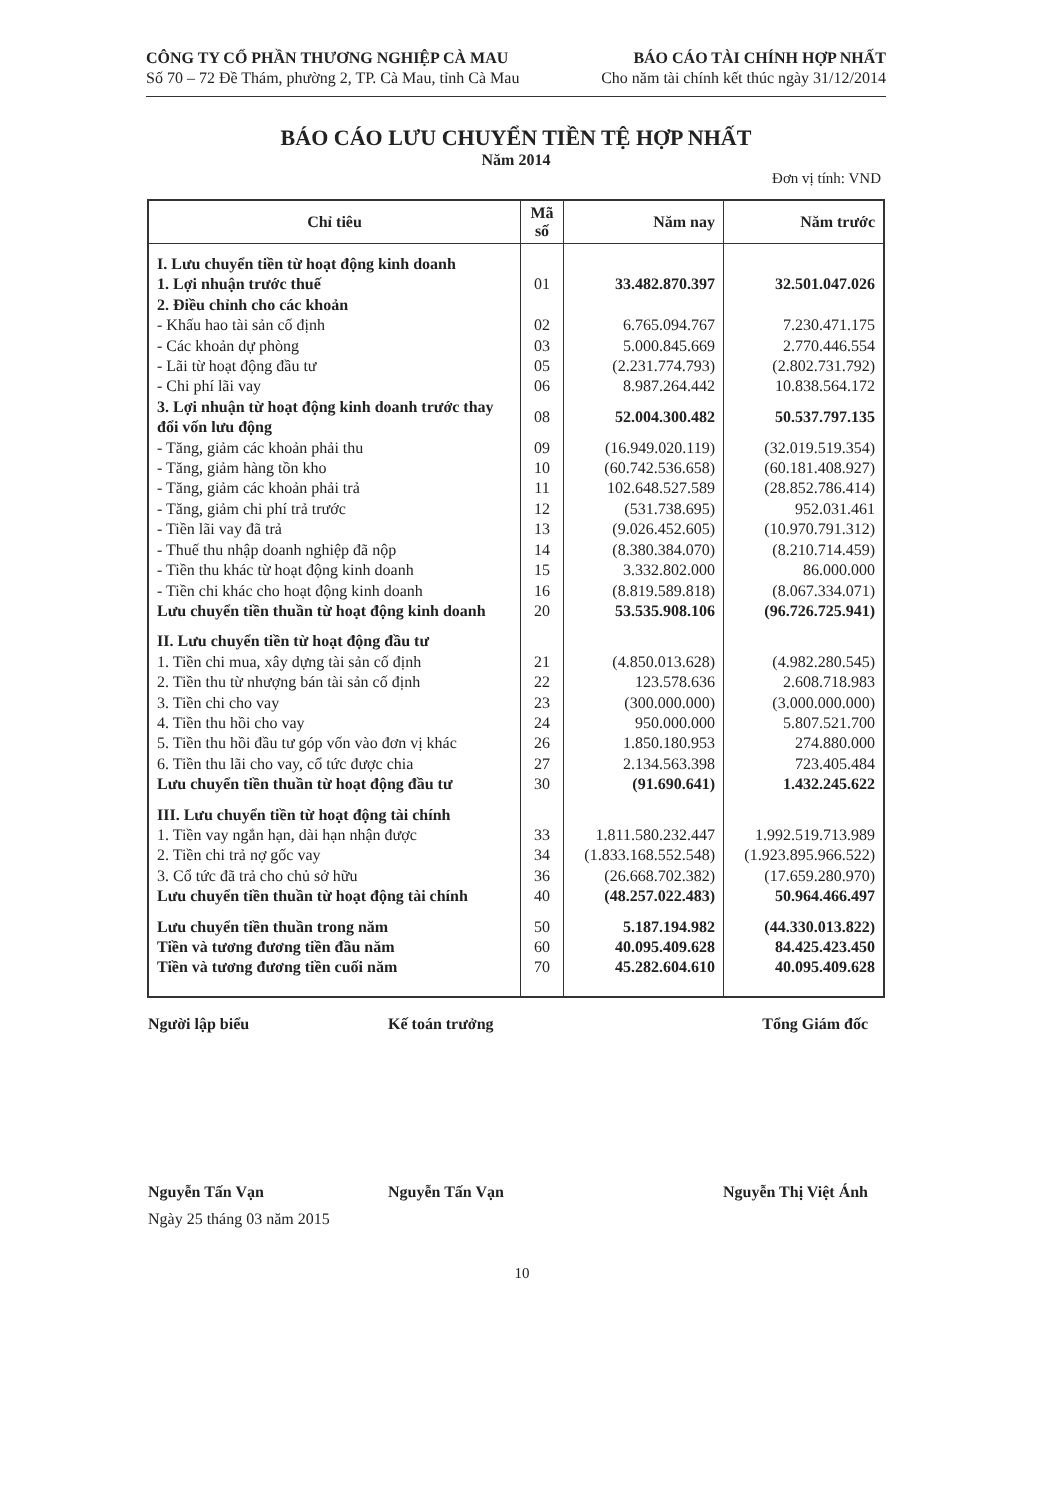CÔNG TY CỔ PHẦN THƯƠNG NGHIỆP CÀ MAU
Số 70 – 72 Đề Thám, phường 2, TP. Cà Mau, tỉnh Cà Mau
BÁO CÁO TÀI CHÍNH HỢP NHẤT
Cho năm tài chính kết thúc ngày 31/12/2014
BÁO CÁO LƯU CHUYỂN TIỀN TỆ HỢP NHẤT
Năm 2014
Đơn vị tính: VND
| Chỉ tiêu | Mã số | Năm nay | Năm trước |
| --- | --- | --- | --- |
| I. Lưu chuyển tiền từ hoạt động kinh doanh | | | |
| 1. Lợi nhuận trước thuế | 01 | 33.482.870.397 | 32.501.047.026 |
| 2. Điều chỉnh cho các khoản | | | |
| - Khấu hao tài sản cố định | 02 | 6.765.094.767 | 7.230.471.175 |
| - Các khoản dự phòng | 03 | 5.000.845.669 | 2.770.446.554 |
| - Lãi từ hoạt động đầu tư | 05 | (2.231.774.793) | (2.802.731.792) |
| - Chi phí lãi vay | 06 | 8.987.264.442 | 10.838.564.172 |
| 3. Lợi nhuận từ hoạt động kinh doanh trước thay đổi vốn lưu động | 08 | 52.004.300.482 | 50.537.797.135 |
| - Tăng, giảm các khoản phải thu | 09 | (16.949.020.119) | (32.019.519.354) |
| - Tăng, giảm hàng tồn kho | 10 | (60.742.536.658) | (60.181.408.927) |
| - Tăng, giảm các khoản phải trả | 11 | 102.648.527.589 | (28.852.786.414) |
| - Tăng, giảm chi phí trả trước | 12 | (531.738.695) | 952.031.461 |
| - Tiền lãi vay đã trả | 13 | (9.026.452.605) | (10.970.791.312) |
| - Thuế thu nhập doanh nghiệp đã nộp | 14 | (8.380.384.070) | (8.210.714.459) |
| - Tiền thu khác từ hoạt động kinh doanh | 15 | 3.332.802.000 | 86.000.000 |
| - Tiền chi khác cho hoạt động kinh doanh | 16 | (8.819.589.818) | (8.067.334.071) |
| Lưu chuyển tiền thuần từ hoạt động kinh doanh | 20 | 53.535.908.106 | (96.726.725.941) |
| II. Lưu chuyển tiền từ hoạt động đầu tư | | | |
| 1. Tiền chi mua, xây dựng tài sản cố định | 21 | (4.850.013.628) | (4.982.280.545) |
| 2. Tiền thu từ nhượng bán tài sản cố định | 22 | 123.578.636 | 2.608.718.983 |
| 3. Tiền chi cho vay | 23 | (300.000.000) | (3.000.000.000) |
| 4. Tiền thu hồi cho vay | 24 | 950.000.000 | 5.807.521.700 |
| 5. Tiền thu hồi đầu tư góp vốn vào đơn vị khác | 26 | 1.850.180.953 | 274.880.000 |
| 6. Tiền thu lãi cho vay, cổ tức được chia | 27 | 2.134.563.398 | 723.405.484 |
| Lưu chuyển tiền thuần từ hoạt động đầu tư | 30 | (91.690.641) | 1.432.245.622 |
| III. Lưu chuyển tiền từ hoạt động tài chính | | | |
| 1. Tiền vay ngắn hạn, dài hạn nhận được | 33 | 1.811.580.232.447 | 1.992.519.713.989 |
| 2. Tiền chi trả nợ gốc vay | 34 | (1.833.168.552.548) | (1.923.895.966.522) |
| 3. Cổ tức đã trả cho chủ sở hữu | 36 | (26.668.702.382) | (17.659.280.970) |
| Lưu chuyển tiền thuần từ hoạt động tài chính | 40 | (48.257.022.483) | 50.964.466.497 |
| Lưu chuyển tiền thuần trong năm | 50 | 5.187.194.982 | (44.330.013.822) |
| Tiền và tương đương tiền đầu năm | 60 | 40.095.409.628 | 84.425.423.450 |
| Tiền và tương đương tiền cuối năm | 70 | 45.282.604.610 | 40.095.409.628 |
Người lập biểu
Nguyễn Tấn Vạn
Kế toán trưởng
Nguyễn Tấn Vạn
Tổng Giám đốc
Nguyễn Thị Việt Ánh
Ngày 25 tháng 03 năm 2015
10